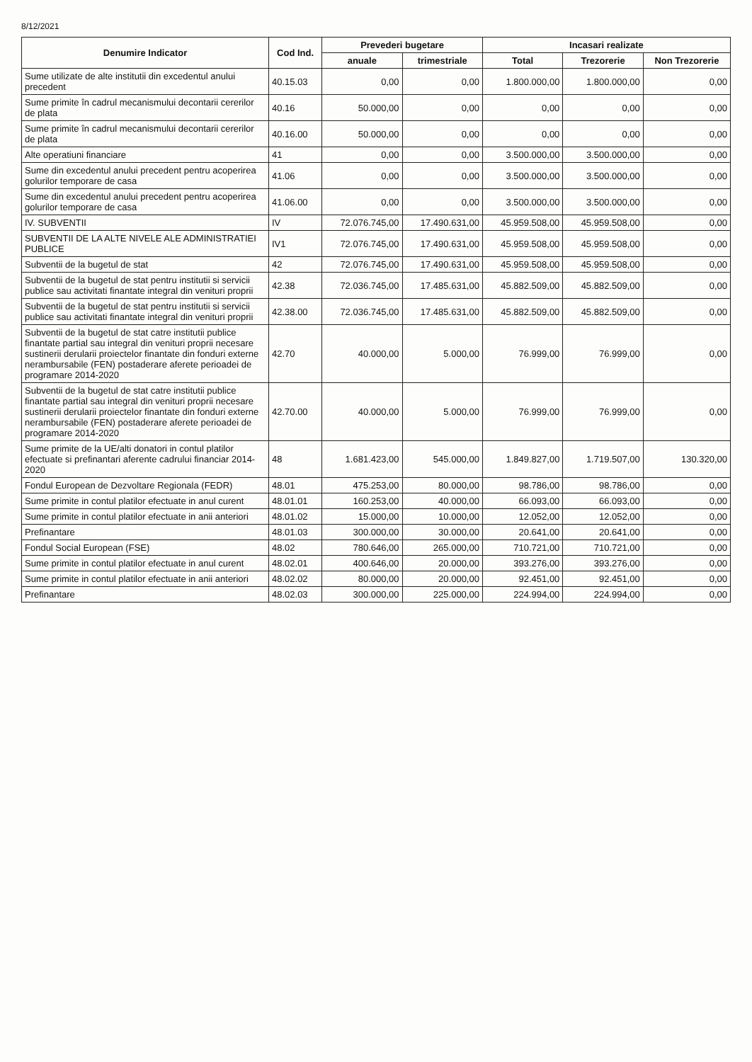8/12/2021
| Denumire Indicator | Cod Ind. | Prevederi bugetare | | Incasari realizate | | |
| --- | --- | --- | --- | --- | --- | --- |
| | | anuale | trimestriale | Total | Trezorerie | Non Trezorerie |
| Sume utilizate de alte institutii din excedentul anului precedent | 40.15.03 | 0,00 | 0,00 | 1.800.000,00 | 1.800.000,00 | 0,00 |
| Sume primite în cadrul mecanismului decontarii cererilor de plata | 40.16 | 50.000,00 | 0,00 | 0,00 | 0,00 | 0,00 |
| Sume primite în cadrul mecanismului decontarii cererilor de plata | 40.16.00 | 50.000,00 | 0,00 | 0,00 | 0,00 | 0,00 |
| Alte operatiuni financiare | 41 | 0,00 | 0,00 | 3.500.000,00 | 3.500.000,00 | 0,00 |
| Sume din excedentul anului precedent pentru acoperirea golurilor temporare de casa | 41.06 | 0,00 | 0,00 | 3.500.000,00 | 3.500.000,00 | 0,00 |
| Sume din excedentul anului precedent pentru acoperirea golurilor temporare de casa | 41.06.00 | 0,00 | 0,00 | 3.500.000,00 | 3.500.000,00 | 0,00 |
| IV. SUBVENTII | IV | 72.076.745,00 | 17.490.631,00 | 45.959.508,00 | 45.959.508,00 | 0,00 |
| SUBVENTII DE LA ALTE NIVELE ALE ADMINISTRATIEI PUBLICE | IV1 | 72.076.745,00 | 17.490.631,00 | 45.959.508,00 | 45.959.508,00 | 0,00 |
| Subventii de la bugetul de stat | 42 | 72.076.745,00 | 17.490.631,00 | 45.959.508,00 | 45.959.508,00 | 0,00 |
| Subventii de la bugetul de stat pentru institutii si servicii publice sau activitati finantate integral din venituri proprii | 42.38 | 72.036.745,00 | 17.485.631,00 | 45.882.509,00 | 45.882.509,00 | 0,00 |
| Subventii de la bugetul de stat pentru institutii si servicii publice sau activitati finantate integral din venituri proprii | 42.38.00 | 72.036.745,00 | 17.485.631,00 | 45.882.509,00 | 45.882.509,00 | 0,00 |
| Subventii de la bugetul de stat catre institutii publice finantate partial sau integral din venituri proprii necesare sustinerii derularii proiectelor finantate din fonduri externe nerambursabile (FEN) postaderare aferete perioadei de programare 2014-2020 | 42.70 | 40.000,00 | 5.000,00 | 76.999,00 | 76.999,00 | 0,00 |
| Subventii de la bugetul de stat catre institutii publice finantate partial sau integral din venituri proprii necesare sustinerii derularii proiectelor finantate din fonduri externe nerambursabile (FEN) postaderare aferete perioadei de programare 2014-2020 | 42.70.00 | 40.000,00 | 5.000,00 | 76.999,00 | 76.999,00 | 0,00 |
| Sume primite de la UE/alti donatori in contul platilor efectuate si prefinantari aferente cadrului financiar 2014-2020 | 48 | 1.681.423,00 | 545.000,00 | 1.849.827,00 | 1.719.507,00 | 130.320,00 |
| Fondul European de Dezvoltare Regionala (FEDR) | 48.01 | 475.253,00 | 80.000,00 | 98.786,00 | 98.786,00 | 0,00 |
| Sume primite in contul platilor efectuate in anul curent | 48.01.01 | 160.253,00 | 40.000,00 | 66.093,00 | 66.093,00 | 0,00 |
| Sume primite in contul platilor efectuate in anii anteriori | 48.01.02 | 15.000,00 | 10.000,00 | 12.052,00 | 12.052,00 | 0,00 |
| Prefinantare | 48.01.03 | 300.000,00 | 30.000,00 | 20.641,00 | 20.641,00 | 0,00 |
| Fondul Social European (FSE) | 48.02 | 780.646,00 | 265.000,00 | 710.721,00 | 710.721,00 | 0,00 |
| Sume primite in contul platilor efectuate in anul curent | 48.02.01 | 400.646,00 | 20.000,00 | 393.276,00 | 393.276,00 | 0,00 |
| Sume primite in contul platilor efectuate in anii anteriori | 48.02.02 | 80.000,00 | 20.000,00 | 92.451,00 | 92.451,00 | 0,00 |
| Prefinantare | 48.02.03 | 300.000,00 | 225.000,00 | 224.994,00 | 224.994,00 | 0,00 |